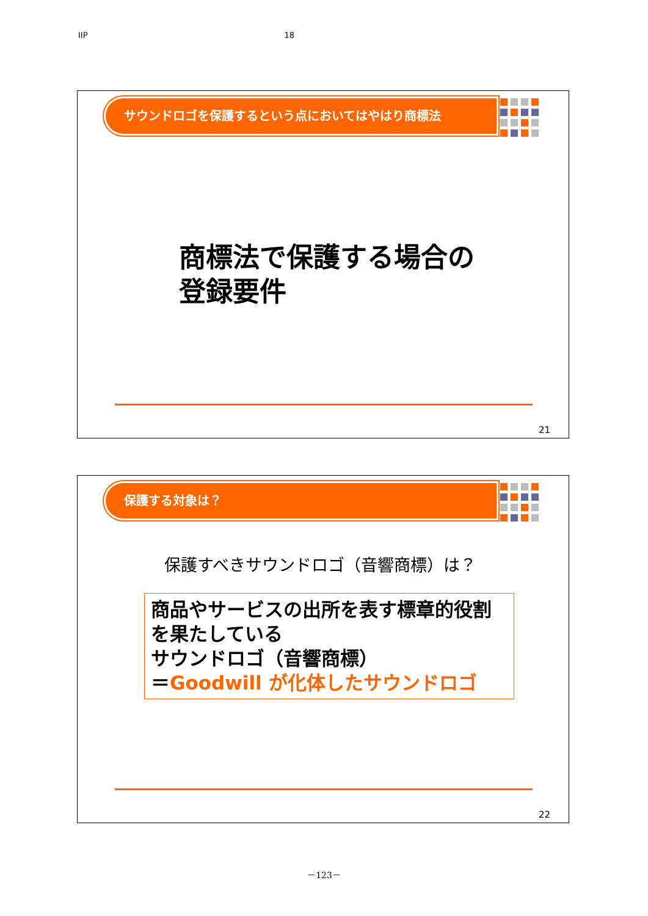IIP 18
サウンドロゴを保護するという点においてはやはり商標法
商標法で保護する場合の
登録要件
21
保護する対象は？
保護すべきサウンドロゴ（音響商標）は？
商品やサービスの出所を表す標章的役割を果たしている
サウンドロゴ（音響商標）
＝Goodwill が化体したサウンドロゴ
22
－123－